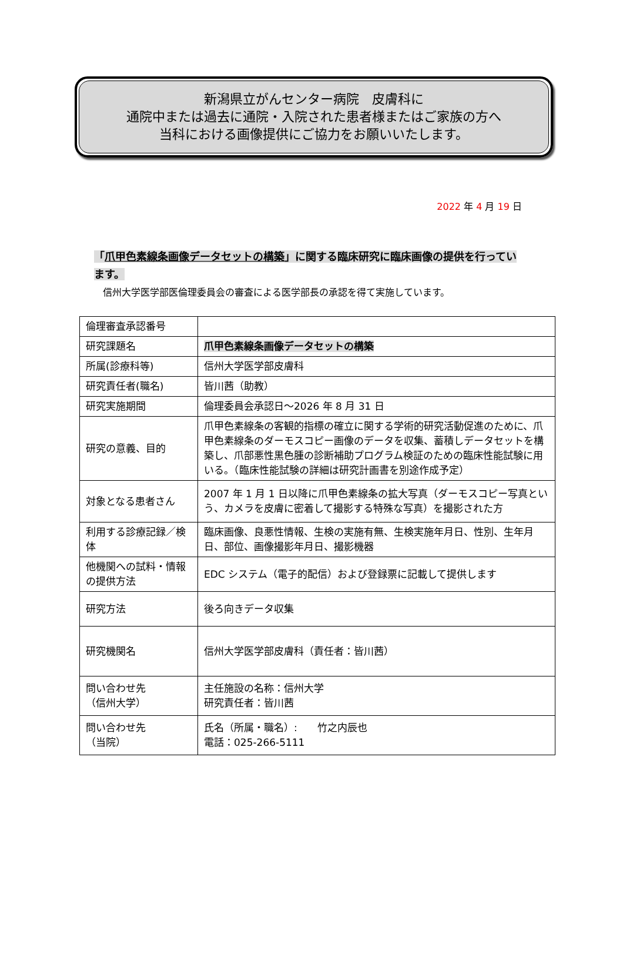新潟県立がんセンター病院　皮膚科に
通院中または過去に通院・入院された患者様またはご家族の方へ
当科における画像提供にご協力をお願いいたします。
2022 年 4 月 19 日
「爪甲色素線条画像データセットの構築」に関する臨床研究に臨床画像の提供を行っています。
信州大学医学部医倫理委員会の審査による医学部長の承認を得て実施しています。
| 倫理審査承認番号 | |
| 研究課題名 | 爪甲色素線条画像データセットの構築 |
| 所属(診療科等) | 信州大学医学部皮膚科 |
| 研究責任者(職名) | 皆川茜（助教） |
| 研究実施期間 | 倫理委員会承認日～2026 年 8 月 31 日 |
| 研究の意義、目的 | 爪甲色素線条の客観的指標の確立に関する学術的研究活動促進のために、爪甲色素線条のダーモスコピー画像のデータを収集、蓄積しデータセットを構築し、爪部悪性黒色腫の診断補助プログラム検証のための臨床性能試験に用いる。（臨床性能試験の詳細は研究計画書を別途作成予定） |
| 対象となる患者さん | 2007 年 1 月 1 日以降に爪甲色素線条の拡大写真（ダーモスコピー写真という、カメラを皮膚に密着して撮影する特殊な写真）を撮影された方 |
| 利用する診療記録／検体 | 臨床画像、良悪性情報、生検の実施有無、生検実施年月日、性別、生年月日、部位、画像撮影年月日、撮影機器 |
| 他機関への試料・情報の提供方法 | EDC システム（電子的配信）および登録票に記載して提供します |
| 研究方法 | 後ろ向きデータ収集 |
| 研究機関名 | 信州大学医学部皮膚科（責任者：皆川茜） |
| 問い合わせ先 （信州大学） | 主任施設の名称：信州大学 研究責任者：皆川茜 |
| 問い合わせ先 （当院） | 氏名（所属・職名）: 竹之内辰也 電話：025-266-5111 |